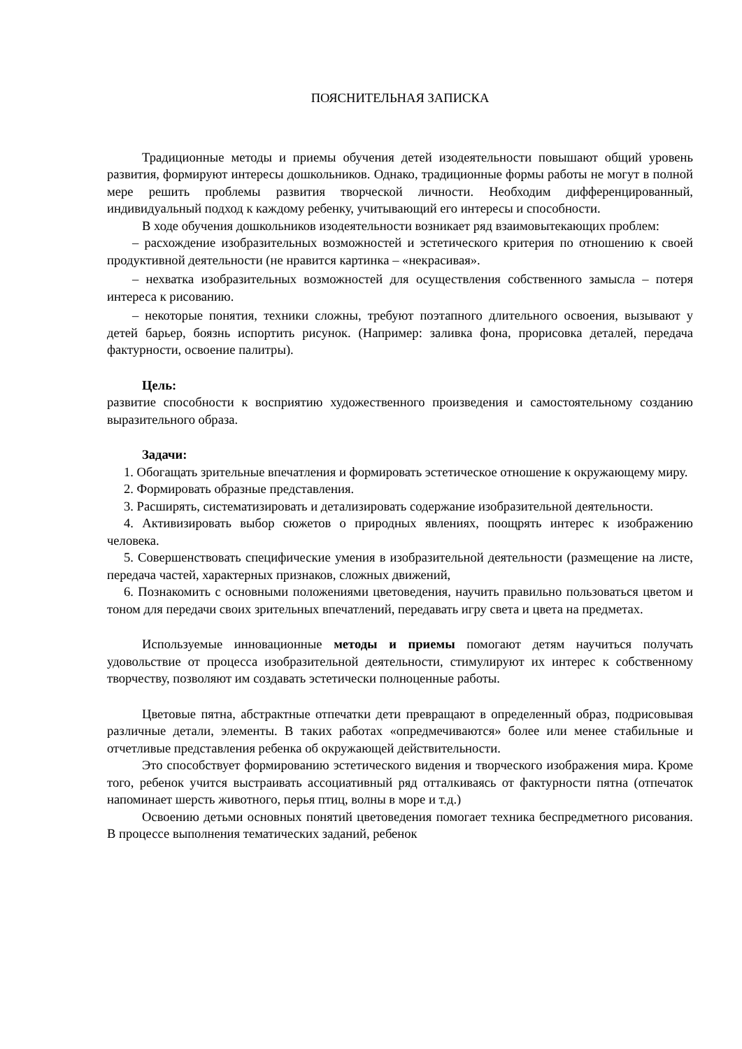ПОЯСНИТЕЛЬНАЯ ЗАПИСКА
Традиционные методы и приемы обучения детей изодеятельности повышают общий уровень развития, формируют интересы дошкольников. Однако, традиционные формы работы не могут в полной мере решить проблемы развития творческой личности. Необходим дифференцированный, индивидуальный подход к каждому ребенку, учитывающий его интересы и способности.
В ходе обучения дошкольников изодеятельности возникает ряд взаимовытекающих проблем:
– расхождение изобразительных возможностей и эстетического критерия по отношению к своей продуктивной деятельности (не нравится картинка – «некрасивая».
– нехватка изобразительных возможностей для осуществления собственного замысла – потеря интереса к рисованию.
– некоторые понятия, техники сложны, требуют поэтапного длительного освоения, вызывают у детей барьер, боязнь испортить рисунок. (Например: заливка фона, прорисовка деталей, передача фактурности, освоение палитры).
Цель:
развитие способности к восприятию художественного произведения и самостоятельному созданию выразительного образа.
Задачи:
1. Обогащать зрительные впечатления и формировать эстетическое отношение к окружающему миру.
2. Формировать образные представления.
3. Расширять, систематизировать и детализировать содержание изобразительной деятельности.
4. Активизировать выбор сюжетов о природных явлениях, поощрять интерес к изображению человека.
5. Совершенствовать специфические умения в изобразительной деятельности (размещение на листе, передача частей, характерных признаков, сложных движений,
6. Познакомить с основными положениями цветоведения, научить правильно пользоваться цветом и тоном для передачи своих зрительных впечатлений, передавать игру света и цвета на предметах.
Используемые инновационные методы и приемы помогают детям научиться получать удовольствие от процесса изобразительной деятельности, стимулируют их интерес к собственному творчеству, позволяют им создавать эстетически полноценные работы.
Цветовые пятна, абстрактные отпечатки дети превращают в определенный образ, подрисовывая различные детали, элементы. В таких работах «опредмечиваются» более или менее стабильные и отчетливые представления ребенка об окружающей действительности.
Это способствует формированию эстетического видения и творческого изображения мира. Кроме того, ребенок учится выстраивать ассоциативный ряд отталкиваясь от фактурности пятна (отпечаток напоминает шерсть животного, перья птиц, волны в море и т.д.)
Освоению детьми основных понятий цветоведения помогает техника беспредметного рисования. В процессе выполнения тематических заданий, ребенок